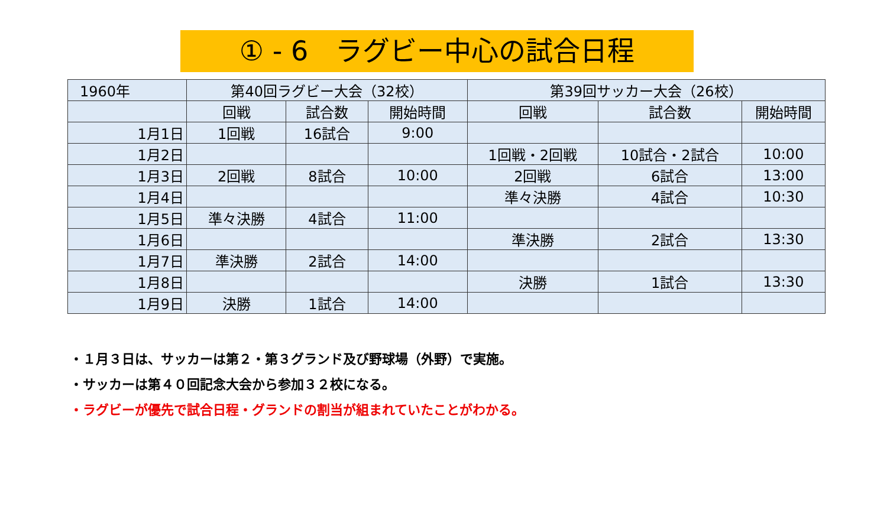① - 6　ラグビー中心の試合日程
| 1960年 | 第40回ラグビー大会（32校） | | | 第39回サッカー大会（26校） | | |
| --- | --- | --- | --- | --- | --- | --- |
| | 回戦 | 試合数 | 開始時間 | 回戦 | 試合数 | 開始時間 |
| 1月1日 | 1回戦 | 16試合 | 9:00 | | | |
| 1月2日 | | | | 1回戦・2回戦 | 10試合・2試合 | 10:00 |
| 1月3日 | 2回戦 | 8試合 | 10:00 | 2回戦 | 6試合 | 13:00 |
| 1月4日 | | | | 準々決勝 | 4試合 | 10:30 |
| 1月5日 | 準々決勝 | 4試合 | 11:00 | | | |
| 1月6日 | | | | 準決勝 | 2試合 | 13:30 |
| 1月7日 | 準決勝 | 2試合 | 14:00 | | | |
| 1月8日 | | | | 決勝 | 1試合 | 13:30 |
| 1月9日 | 決勝 | 1試合 | 14:00 | | | |
・１月３日は、サッカーは第２・第３グランド及び野球場（外野）で実施。
・サッカーは第４０回記念大会から参加３２校になる。
・ラグビーが優先で試合日程・グランドの割当が組まれていたことがわかる。